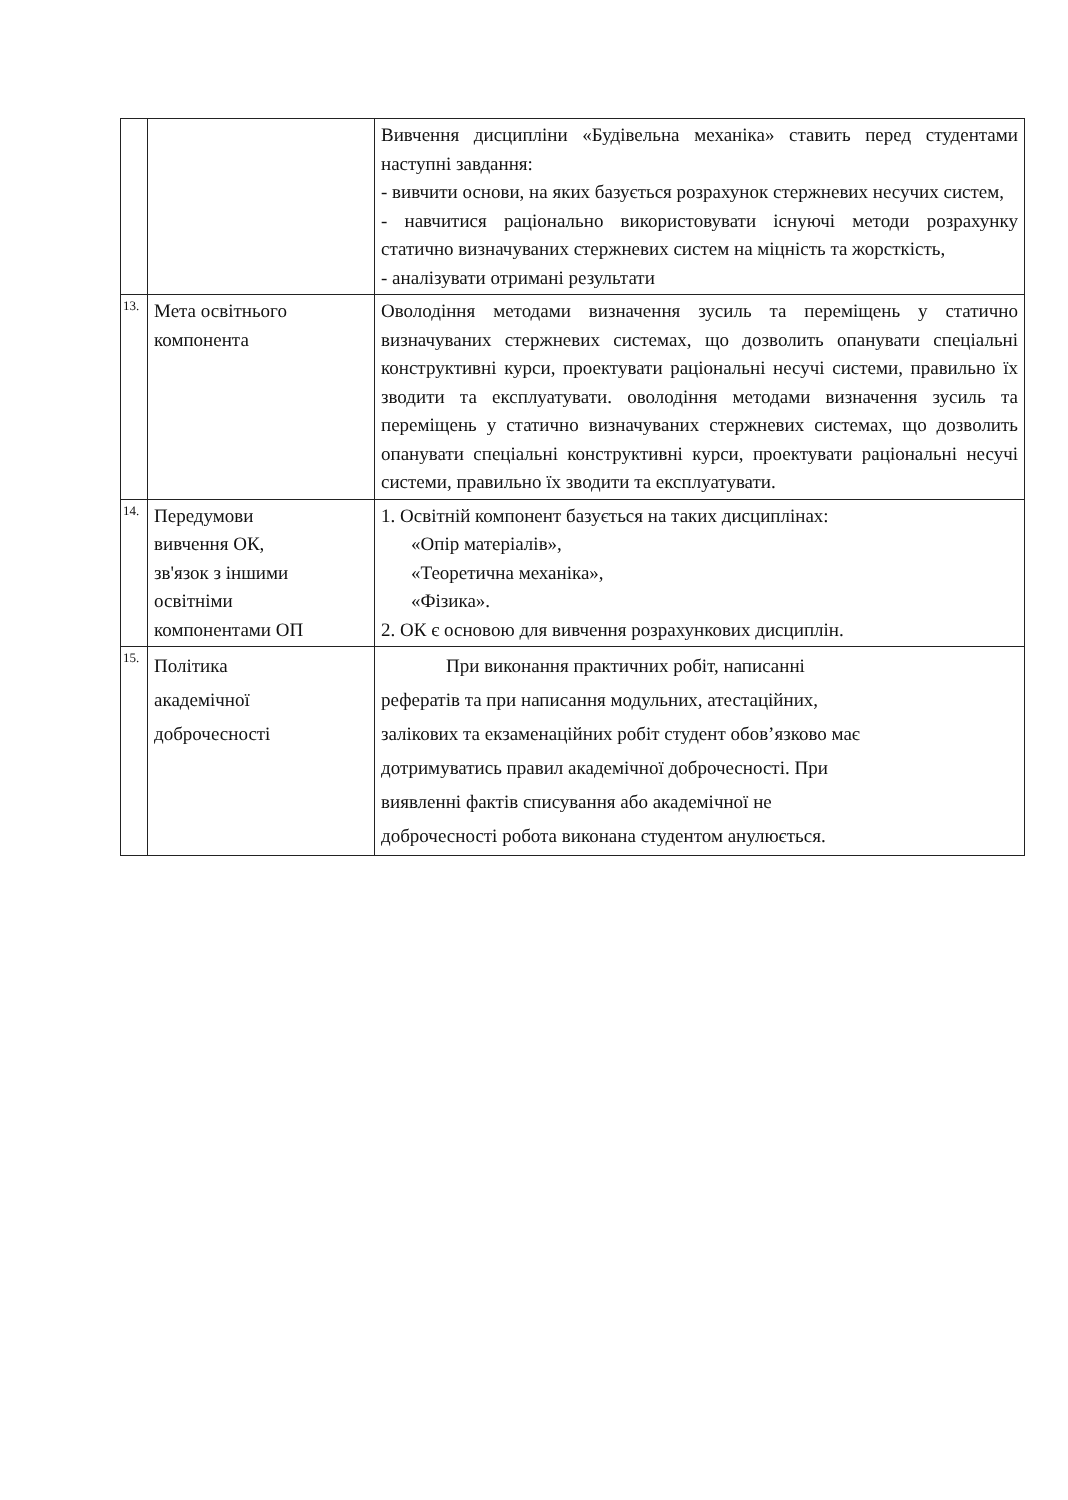| | | Вивчення дисципліни «Будівельна механіка» ставить перед студентами наступні завдання: - вивчити основи, на яких базується розрахунок стержневих несучих систем, - навчитися раціонально використовувати існуючі методи розрахунку статично визначуваних стержневих систем на міцність та жорсткість, - аналізувати отримані результати |
| 13. | Мета освітнього компонента | Оволодіння методами визначення зусиль та переміщень у статично визначуваних стержневих системах, що дозволить опанувати спеціальні конструктивні курси, проектувати раціональні несучі системи, правильно їх зводити та експлуатувати. оволодіння методами визначення зусиль та переміщень у статично визначуваних стержневих системах, що дозволить опанувати спеціальні конструктивні курси, проектувати раціональні несучі системи, правильно їх зводити та експлуатувати. |
| 14. | Передумови вивчення ОК, зв'язок з іншими освітніми компонентами ОП | 1. Освітній компонент базується на таких дисциплінах: «Опір матеріалів», «Теоретична механіка», «Фізика». 2. ОК є основою для вивчення розрахункових дисциплін. |
| 15. | Політика академічної доброчесності | При виконання практичних робіт, написанні рефератів та при написання модульних, атестаційних, залікових та екзаменаційних робіт студент обов’язково має дотримуватись правил академічної доброчесності. При виявленні фактів списування або академічної не доброчесності робота виконана студентом анулюється. |